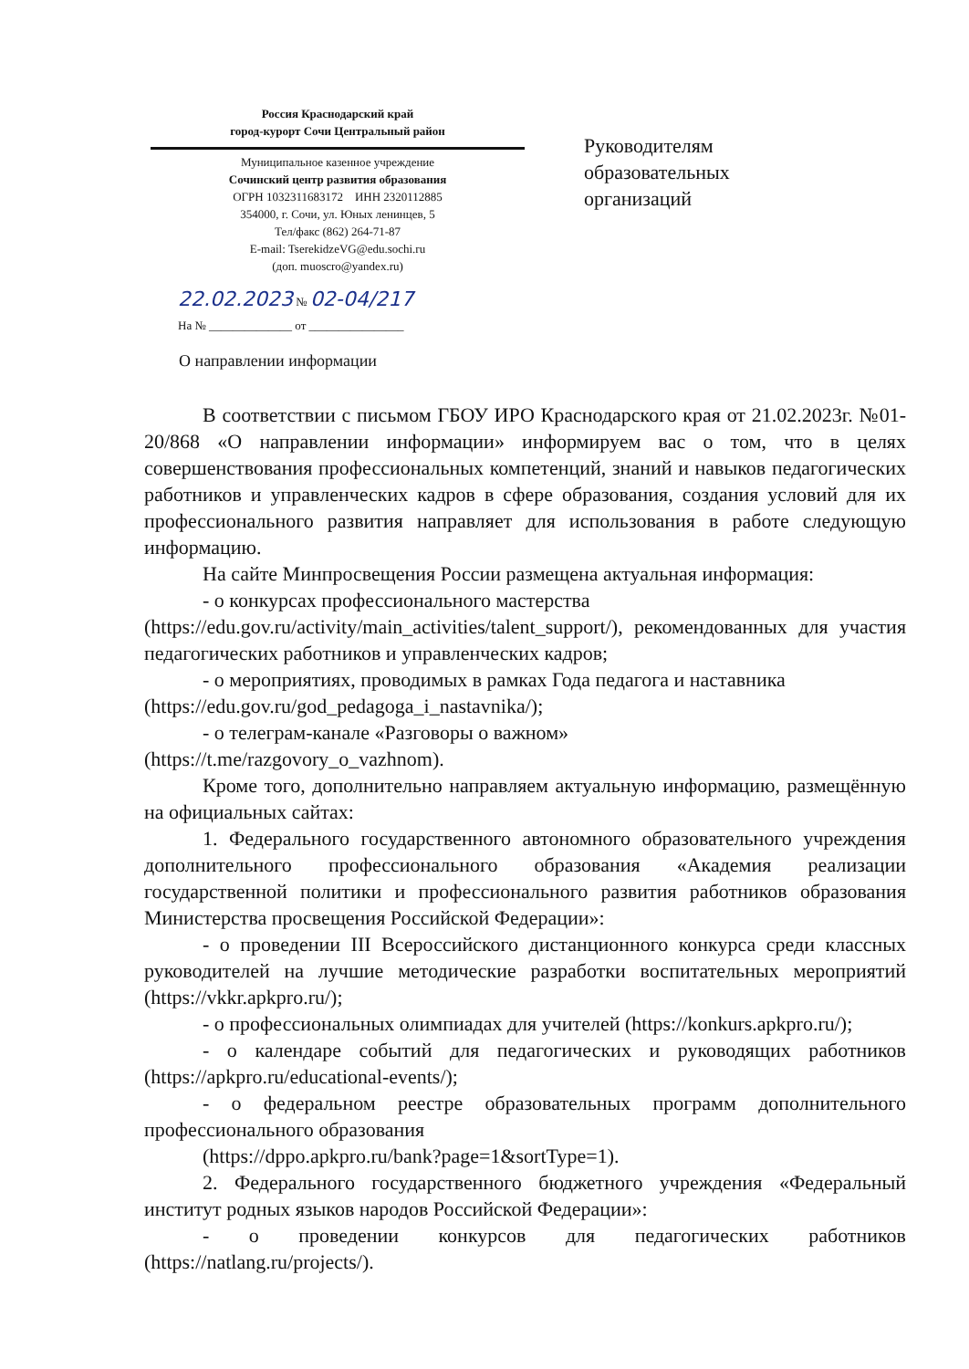Россия Краснодарский край
город-курорт Сочи Центральный район
Муниципальное казенное учреждение
Сочинский центр развития образования
ОГРН 1032311683172 ИНН 2320112885
354000, г. Сочи, ул. Юных ленинцев, 5
Тел/факс (862) 264-71-87
E-mail: TserekidzeVG@edu.sochi.ru
(доп. muoscro@yandex.ru)
Руководителям
образовательных
организаций
22.02.2023 № 02-04/217
На № ______________ от ________________
О направлении информации
В соответствии с письмом ГБОУ ИРО Краснодарского края от 21.02.2023г. №01-20/868 «О направлении информации» информируем вас о том, что в целях совершенствования профессиональных компетенций, знаний и навыков педагогических работников и управленческих кадров в сфере образования, создания условий для их профессионального развития направляет для использования в работе следующую информацию.
На сайте Минпросвещения России размещена актуальная информация:
- о конкурсах профессионального мастерства
(https://edu.gov.ru/activity/main_activities/talent_support/), рекомендованных для участия педагогических работников и управленческих кадров;
- о мероприятиях, проводимых в рамках Года педагога и наставника
(https://edu.gov.ru/god_pedagoga_i_nastavnika/);
- о телеграм-канале «Разговоры о важном»
(https://t.me/razgovory_o_vazhnom).
Кроме того, дополнительно направляем актуальную информацию, размещённую на официальных сайтах:
1. Федерального государственного автономного образовательного учреждения дополнительного профессионального образования «Академия реализации государственной политики и профессионального развития работников образования Министерства просвещения Российской Федерации»:
- о проведении III Всероссийского дистанционного конкурса среди классных руководителей на лучшие методические разработки воспитательных мероприятий (https://vkkr.apkpro.ru/);
- о профессиональных олимпиадах для учителей (https://konkurs.apkpro.ru/);
- о календаре событий для педагогических и руководящих работников (https://apkpro.ru/educational-events/);
- о федеральном реестре образовательных программ дополнительного профессионального образования
(https://dppo.apkpro.ru/bank?page=1&sortType=1).
2. Федерального государственного бюджетного учреждения «Федеральный институт родных языков народов Российской Федерации»:
- о проведении конкурсов для педагогических работников (https://natlang.ru/projects/).